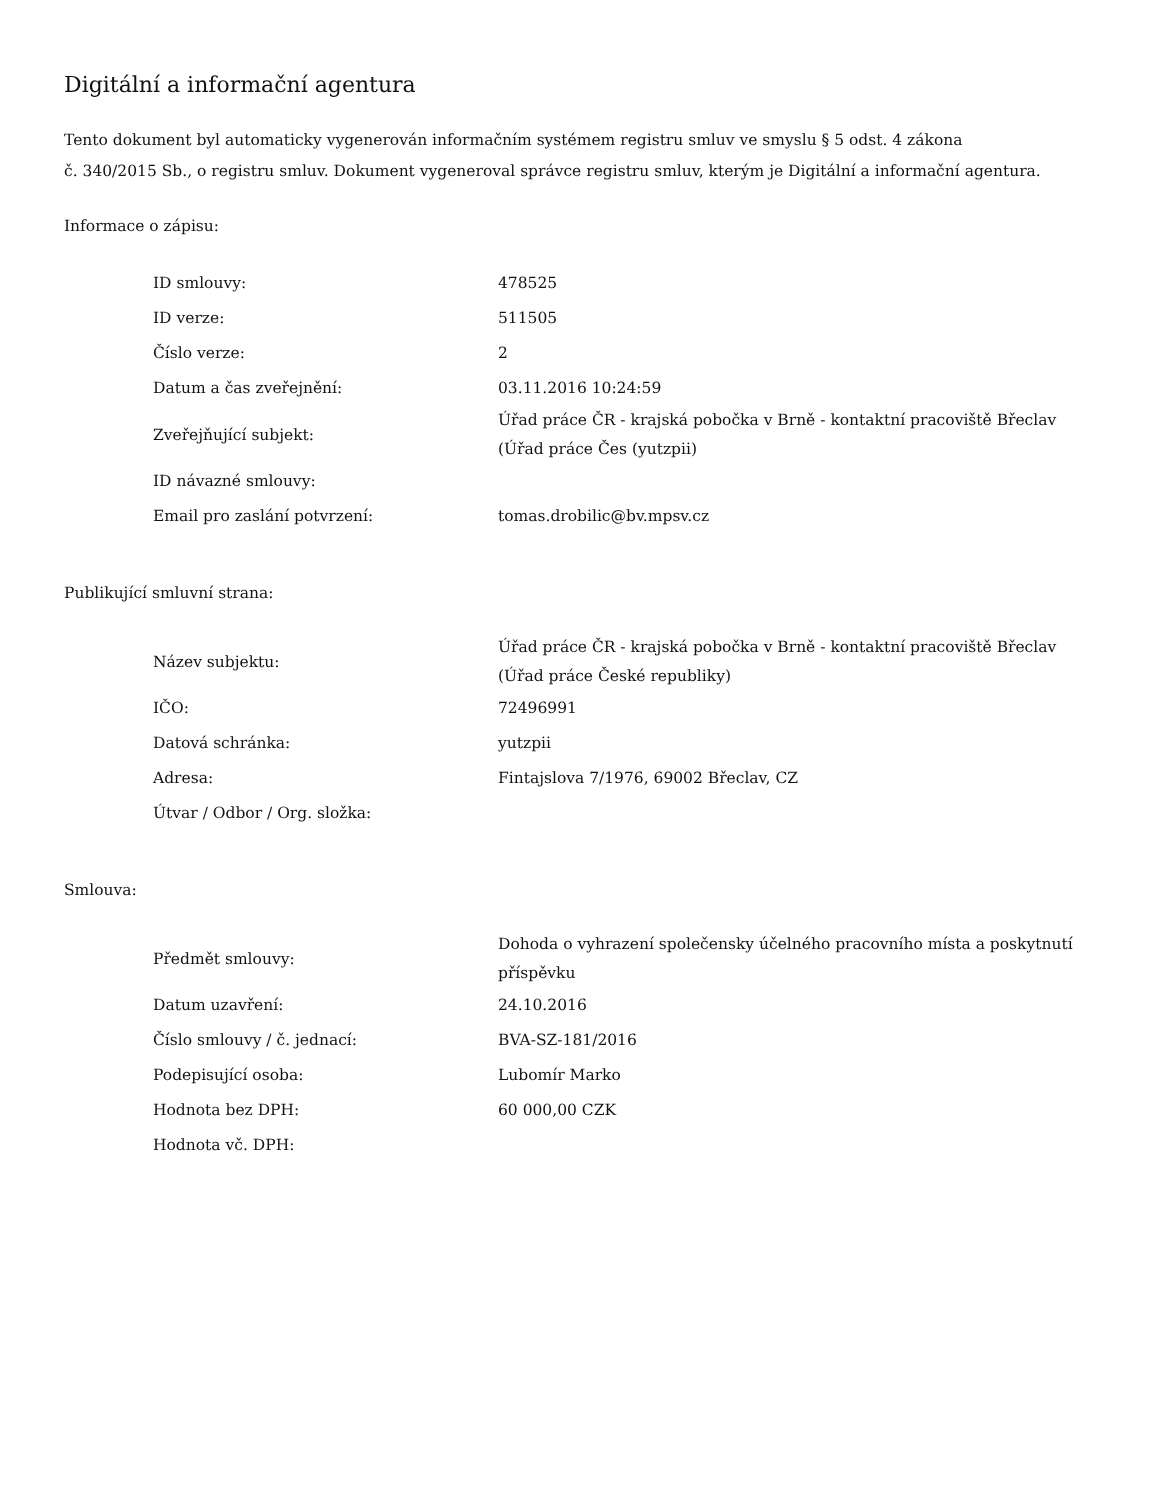Digitální a informační agentura
Tento dokument byl automaticky vygenerován informačním systémem registru smluv ve smyslu § 5 odst. 4 zákona
č. 340/2015 Sb., o registru smluv. Dokument vygeneroval správce registru smluv, kterým je Digitální a informační agentura.
Informace o zápisu:
| ID smlouvy: | 478525 |
| ID verze: | 511505 |
| Číslo verze: | 2 |
| Datum a čas zveřejnění: | 03.11.2016 10:24:59 |
| Zveřejňující subjekt: | Úřad práce ČR - krajská pobočka v Brně - kontaktní pracoviště Břeclav (Úřad práce Čes (yutzpii) |
| ID návazné smlouvy: | |
| Email pro zaslání potvrzení: | tomas.drobilic@bv.mpsv.cz |
Publikující smluvní strana:
| Název subjektu: | Úřad práce ČR - krajská pobočka v Brně - kontaktní pracoviště Břeclav (Úřad práce České republiky) |
| IČO: | 72496991 |
| Datová schránka: | yutzpii |
| Adresa: | Fintajslova 7/1976, 69002 Břeclav, CZ |
| Útvar / Odbor / Org. složka: | |
Smlouva:
| Předmět smlouvy: | Dohoda o vyhrazení společensky účelného pracovního místa a poskytnutí příspěvku |
| Datum uzavření: | 24.10.2016 |
| Číslo smlouvy / č. jednací: | BVA-SZ-181/2016 |
| Podepisující osoba: | Lubomír Marko |
| Hodnota bez DPH: | 60 000,00 CZK |
| Hodnota vč. DPH: | |